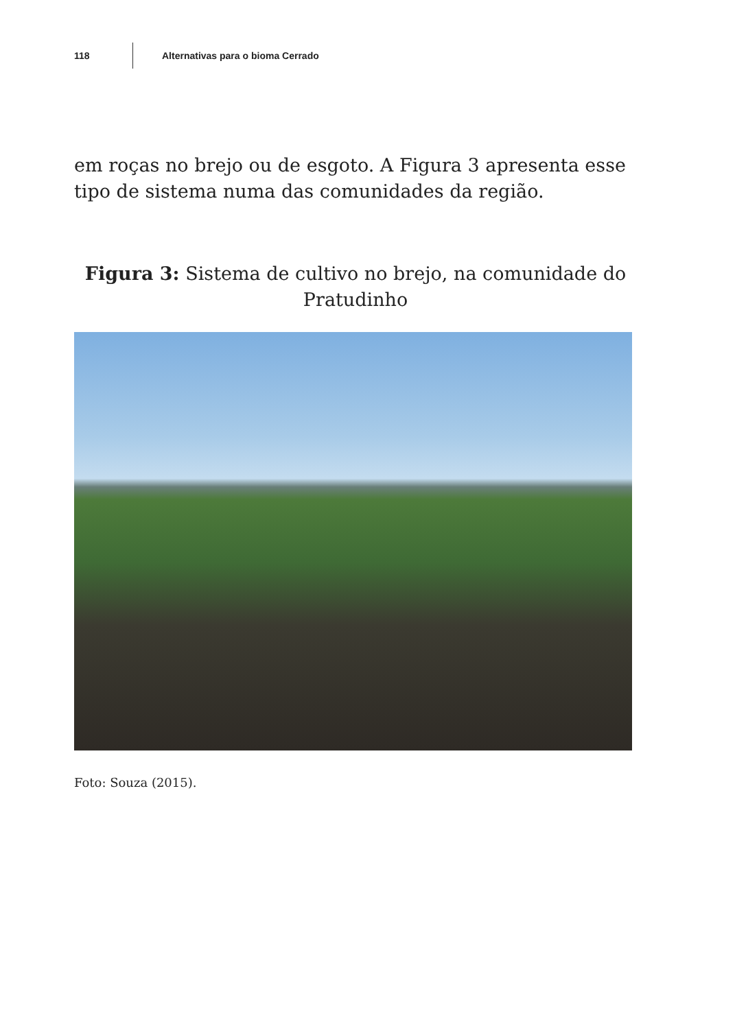118 Alternativas para o bioma Cerrado
em roças no brejo ou de esgoto. A Figura 3 apresenta esse tipo de sistema numa das comunidades da região.
Figura 3: Sistema de cultivo no brejo, na comunidade do Pratudinho
Foto: Souza (2015).